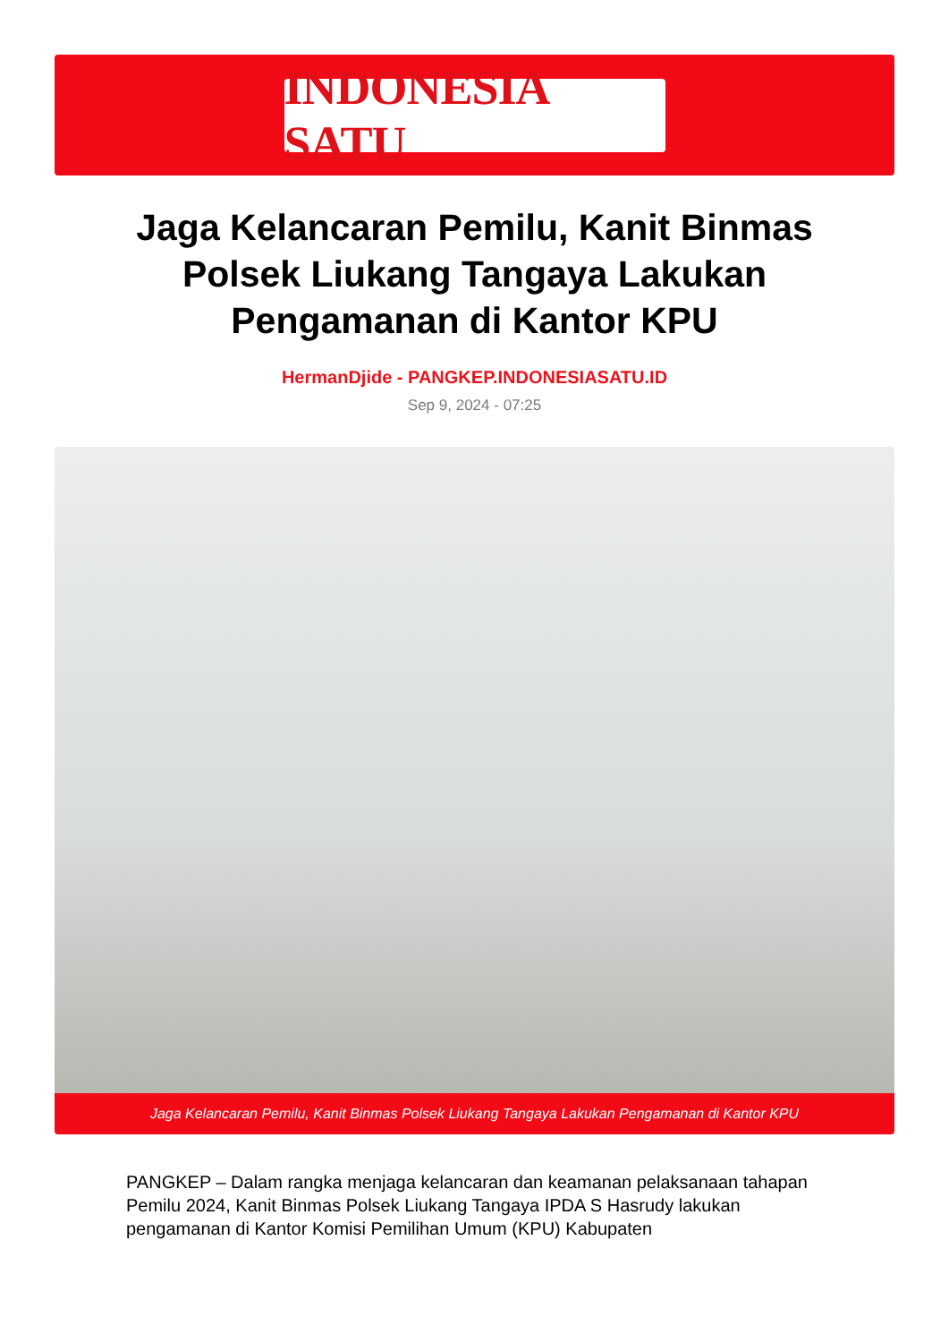INDONESIA SATU
Jaga Kelancaran Pemilu, Kanit Binmas Polsek Liukang Tangaya Lakukan Pengamanan di Kantor KPU
HermanDjide - PANGKEP.INDONESIASATU.ID
Sep 9, 2024 - 07:25
Jaga Kelancaran Pemilu, Kanit Binmas Polsek Liukang Tangaya Lakukan Pengamanan di Kantor KPU
PANGKEP – Dalam rangka menjaga kelancaran dan keamanan pelaksanaan tahapan Pemilu 2024, Kanit Binmas Polsek Liukang Tangaya IPDA S Hasrudy lakukan pengamanan di Kantor Komisi Pemilihan Umum (KPU) Kabupaten